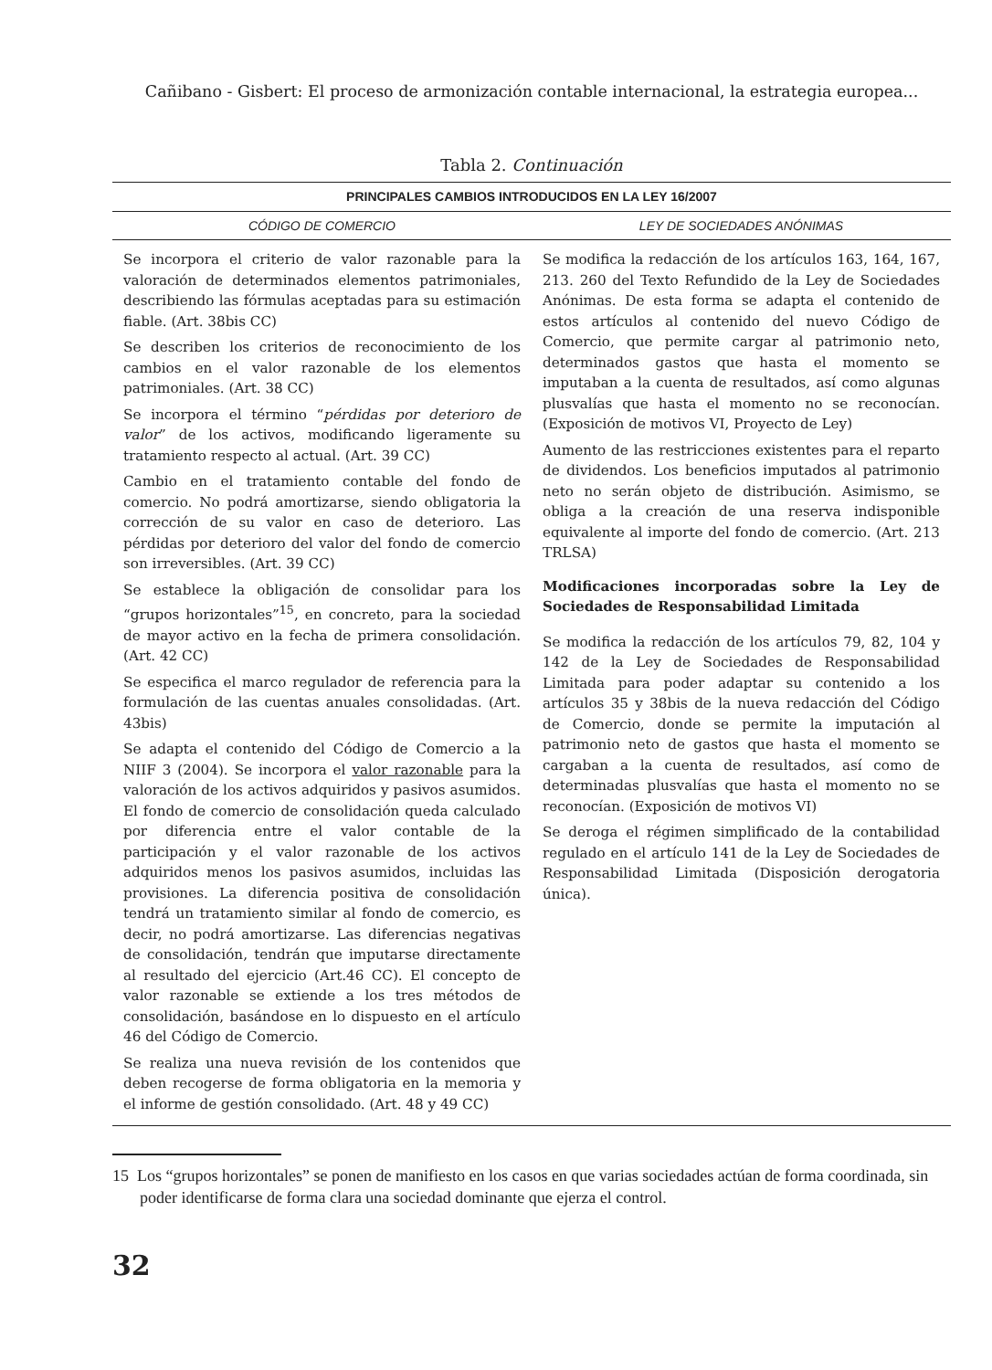Cañibano - Gisbert: El proceso de armonización contable internacional, la estrategia europea...
Tabla 2. Continuación
| PRINCIPALES CAMBIOS INTRODUCIDOS EN LA LEY 16/2007 | |
| --- | --- |
| CÓDIGO DE COMERCIO | LEY DE SOCIEDADES ANÓNIMAS |
| Se incorpora el criterio de valor razonable para la valoración de determinados elementos patrimoniales, describiendo las fórmulas aceptadas para su estimación fiable. (Art. 38bis CC) Se describen los criterios de reconocimiento de los cambios en el valor razonable de los elementos patrimoniales. (Art. 38 CC) Se incorpora el término “ pérdidas por deterioro de valor ” de los activos, modificando ligeramente su tratamiento respecto al actual. (Art. 39 CC) Cambio en el tratamiento contable del fondo de comercio. No podrá amortizarse, siendo obligatoria la corrección de su valor en caso de deterioro. Las pérdidas por deterioro del valor del fondo de comercio son irreversibles. (Art. 39 CC) Se establece la obligación de consolidar para los “grupos horizontales”<sup>15</sup>, en concreto, para la sociedad de mayor activo en la fecha de primera consolidación. (Art. 42 CC) Se especifica el marco regulador de referencia para la formulación de las cuentas anuales consolidadas. (Art. 43bis) Se adapta el contenido del Código de Comercio a la NIIF 3 (2004). Se incorpora el valor razonable para la valoración de los activos adquiridos y pasivos asumidos. El fondo de comercio de consolidación queda calculado por diferencia entre el valor contable de la participación y el valor razonable de los activos adquiridos menos los pasivos asumidos, incluidas las provisiones. La diferencia positiva de consolidación tendrá un tratamiento similar al fondo de comercio, es decir, no podrá amortizarse. Las diferencias negativas de consolidación, tendrán que imputarse directamente al resultado del ejercicio (Art.46 CC). El concepto de valor razonable se extiende a los tres métodos de consolidación, basándose en lo dispuesto en el artículo 46 del Código de Comercio. Se realiza una nueva revisión de los contenidos que deben recogerse de forma obligatoria en la memoria y el informe de gestión consolidado. (Art. 48 y 49 CC) | Se modifica la redacción de los artículos 163, 164, 167, 213. 260 del Texto Refundido de la Ley de Sociedades Anónimas. De esta forma se adapta el contenido de estos artículos al contenido del nuevo Código de Comercio, que permite cargar al patrimonio neto, determinados gastos que hasta el momento se imputaban a la cuenta de resultados, así como algunas plusvalías que hasta el momento no se reconocían. (Exposición de motivos VI, Proyecto de Ley) Aumento de las restricciones existentes para el reparto de dividendos. Los beneficios imputados al patrimonio neto no serán objeto de distribución. Asimismo, se obliga a la creación de una reserva indisponible equivalente al importe del fondo de comercio. (Art. 213 TRLSA) Modificaciones incorporadas sobre la Ley de Sociedades de Responsabilidad Limitada Se modifica la redacción de los artículos 79, 82, 104 y 142 de la Ley de Sociedades de Responsabilidad Limitada para poder adaptar su contenido a los artículos 35 y 38bis de la nueva redacción del Código de Comercio, donde se permite la imputación al patrimonio neto de gastos que hasta el momento se cargaban a la cuenta de resultados, así como de determinadas plusvalías que hasta el momento no se reconocían. (Exposición de motivos VI) Se deroga el régimen simplificado de la contabilidad regulado en el artículo 141 de la Ley de Sociedades de Responsabilidad Limitada (Disposición derogatoria única). |
15 Los “grupos horizontales” se ponen de manifiesto en los casos en que varias sociedades actúan de forma coordinada, sin poder identificarse de forma clara una sociedad dominante que ejerza el control.
32